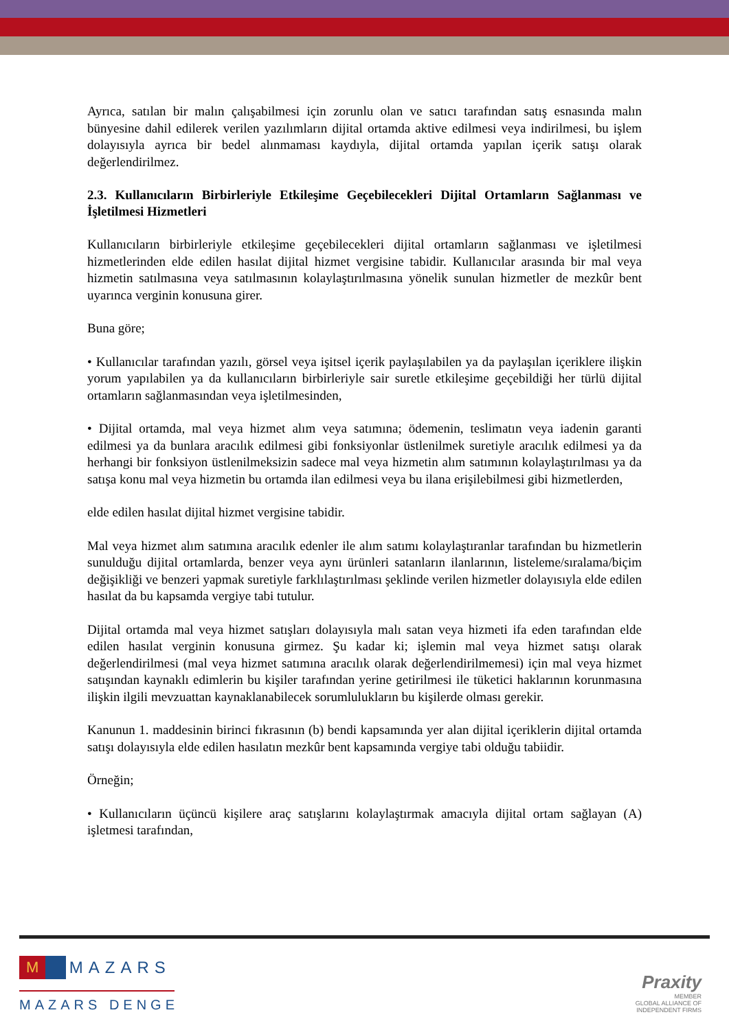Ayrıca, satılan bir malın çalışabilmesi için zorunlu olan ve satıcı tarafından satış esnasında malın bünyesine dahil edilerek verilen yazılımların dijital ortamda aktive edilmesi veya indirilmesi, bu işlem dolayısıyla ayrıca bir bedel alınmaması kaydıyla, dijital ortamda yapılan içerik satışı olarak değerlendirilmez.
2.3. Kullanıcıların Birbirleriyle Etkileşime Geçebilecekleri Dijital Ortamların Sağlanması ve İşletilmesi Hizmetleri
Kullanıcıların birbirleriyle etkileşime geçebilecekleri dijital ortamların sağlanması ve işletilmesi hizmetlerinden elde edilen hasılat dijital hizmet vergisine tabidir. Kullanıcılar arasında bir mal veya hizmetin satılmasına veya satılmasının kolaylaştırılmasına yönelik sunulan hizmetler de mezkûr bent uyarınca verginin konusuna girer.
Buna göre;
• Kullanıcılar tarafından yazılı, görsel veya işitsel içerik paylaşılabilen ya da paylaşılan içeriklere ilişkin yorum yapılabilen ya da kullanıcıların birbirleriyle sair suretle etkileşime geçebildiği her türlü dijital ortamların sağlanmasından veya işletilmesinden,
• Dijital ortamda, mal veya hizmet alım veya satımına; ödemenin, teslimatın veya iadenin garanti edilmesi ya da bunlara aracılık edilmesi gibi fonksiyonlar üstlenilmek suretiyle aracılık edilmesi ya da herhangi bir fonksiyon üstlenilmeksizin sadece mal veya hizmetin alım satımının kolaylaştırılması ya da satışa konu mal veya hizmetin bu ortamda ilan edilmesi veya bu ilana erişilebilmesi gibi hizmetlerden,
elde edilen hasılat dijital hizmet vergisine tabidir.
Mal veya hizmet alım satımına aracılık edenler ile alım satımı kolaylaştıranlar tarafından bu hizmetlerin sunulduğu dijital ortamlarda, benzer veya aynı ürünleri satanların ilanlarının, listeleme/sıralama/biçim değişikliği ve benzeri yapmak suretiyle farklılaştırılması şeklinde verilen hizmetler dolayısıyla elde edilen hasılat da bu kapsamda vergiye tabi tutulur.
Dijital ortamda mal veya hizmet satışları dolayısıyla malı satan veya hizmeti ifa eden tarafından elde edilen hasılat verginin konusuna girmez. Şu kadar ki; işlemin mal veya hizmet satışı olarak değerlendirilmesi (mal veya hizmet satımına aracılık olarak değerlendirilmemesi) için mal veya hizmet satışından kaynaklı edimlerin bu kişiler tarafından yerine getirilmesi ile tüketici haklarının korunmasına ilişkin ilgili mevzuattan kaynaklanabilecek sorumlulukların bu kişilerde olması gerekir.
Kanunun 1. maddesinin birinci fıkrasının (b) bendi kapsamında yer alan dijital içeriklerin dijital ortamda satışı dolayısıyla elde edilen hasılatın mezkûr bent kapsamında vergiye tabi olduğu tabiidir.
Örneğin;
• Kullanıcıların üçüncü kişilere araç satışlarını kolaylaştırmak amacıyla dijital ortam sağlayan (A) işletmesi tarafından,
M MAZARS
MAZARS DENGE
Praxity
MEMBER
GLOBAL ALLIANCE OF
INDEPENDENT FIRMS